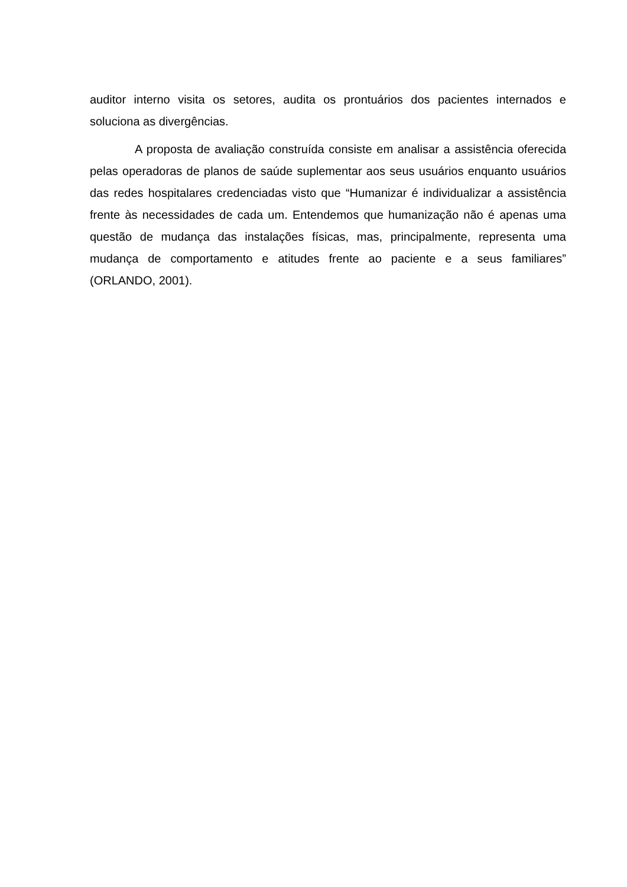auditor interno visita os setores, audita os prontuários dos pacientes internados e soluciona as divergências.
A proposta de avaliação construída consiste em analisar a assistência oferecida pelas operadoras de planos de saúde suplementar aos seus usuários enquanto usuários das redes hospitalares credenciadas visto que “Humanizar é individualizar a assistência frente às necessidades de cada um. Entendemos que humanização não é apenas uma questão de mudança das instalações físicas, mas, principalmente, representa uma mudança de comportamento e atitudes frente ao paciente e a seus familiares” (ORLANDO, 2001).